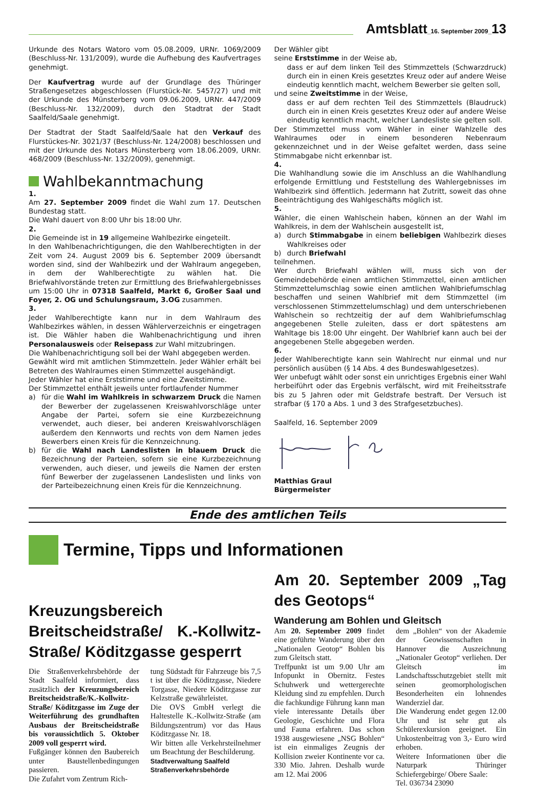Amtsblatt_16. September 2009_13
Urkunde des Notars Watoro vom 05.08.2009, URNr. 1069/2009 (Beschluss-Nr. 131/2009), wurde die Aufhebung des Kaufvertrages genehmigt.
Der Kaufvertrag wurde auf der Grundlage des Thüringer Straßengesetzes abgeschlossen (Flurstück-Nr. 5457/27) und mit der Urkunde des Münsterberg vom 09.06.2009, URNr. 447/2009 (Beschluss-Nr. 132/2009), durch den Stadtrat der Stadt Saalfeld/Saale genehmigt.
Der Stadtrat der Stadt Saalfeld/Saale hat den Verkauf des Flurstückes-Nr. 3021/37 (Beschluss-Nr. 124/2008) beschlossen und mit der Urkunde des Notars Münsterberg vom 18.06.2009, URNr. 468/2009 (Beschluss-Nr. 132/2009), genehmigt.
Wahlbekanntmachung
1.
Am 27. September 2009 findet die Wahl zum 17. Deutschen Bundestag statt.
Die Wahl dauert von 8:00 Uhr bis 18:00 Uhr.
2.
Die Gemeinde ist in 19 allgemeine Wahlbezirke eingeteilt.
In den Wahlbenachrichtigungen, die den Wahlberechtigten in der Zeit vom 24. August 2009 bis 6. September 2009 übersandt worden sind, sind der Wahlbezirk und der Wahlraum angegeben, in dem der Wahlberechtigte zu wählen hat. Die Briefwahlvorstände treten zur Ermittlung des Briefwahlergebnisses um 15:00 Uhr in 07318 Saalfeld, Markt 6, Großer Saal und Foyer, 2. OG und Schulungsraum, 3.OG zusammen.
3.
Jeder Wahlberechtigte kann nur in dem Wahlraum des Wahlbezirkes wählen, in dessen Wählerverzeichnis er eingetragen ist. Die Wähler haben die Wahlbenachrichtigung und ihren Personalausweis oder Reisepass zur Wahl mitzubringen.
Die Wahlbenachrichtigung soll bei der Wahl abgegeben werden.
Gewählt wird mit amtlichen Stimmzetteln. Jeder Wähler erhält bei Betreten des Wahlraumes einen Stimmzettel ausgehändigt.
Jeder Wähler hat eine Erststimme und eine Zweitstimme.
Der Stimmzettel enthält jeweils unter fortlaufender Nummer
a) für die Wahl im Wahlkreis in schwarzem Druck die Namen der Bewerber der zugelassenen Kreiswahlvorschläge unter Angabe der Partei, sofern sie eine Kurzbezeichnung verwendet, auch dieser, bei anderen Kreiswahlvorschlägen außerdem den Kennworts und rechts von dem Namen jedes Bewerbers einen Kreis für die Kennzeichnung.
b) für die Wahl nach Landeslisten in blauem Druck die Bezeichnung der Parteien, sofern sie eine Kurzbezeichnung verwenden, auch dieser, und jeweils die Namen der ersten fünf Bewerber der zugelassenen Landeslisten und links von der Parteibezeichnung einen Kreis für die Kennzeichnung.
Der Wähler gibt
seine Erststimme in der Weise ab,
dass er auf dem linken Teil des Stimmzettels (Schwarzdruck) durch ein in einen Kreis gesetztes Kreuz oder auf andere Weise eindeutig kenntlich macht, welchem Bewerber sie gelten soll,
und seine Zweitstimme in der Weise,
dass er auf dem rechten Teil des Stimmzettels (Blaudruck) durch ein in einen Kreis gesetztes Kreuz oder auf andere Weise eindeutig kenntlich macht, welcher Landesliste sie gelten soll.
Der Stimmzettel muss vom Wähler in einer Wahlzelle des Wahlraumes oder in einem besonderen Nebenraum gekennzeichnet und in der Weise gefaltet werden, dass seine Stimmabgabe nicht erkennbar ist.
4.
Die Wahlhandlung sowie die im Anschluss an die Wahlhandlung erfolgende Ermittlung und Feststellung des Wahlergebnisses im Wahlbezirk sind öffentlich. Jedermann hat Zutritt, soweit das ohne Beeinträchtigung des Wahlgeschäfts möglich ist.
5.
Wähler, die einen Wahlschein haben, können an der Wahl im Wahlkreis, in dem der Wahlschein ausgestellt ist,
a) durch Stimmabgabe in einem beliebigen Wahlbezirk dieses Wahlkreises oder
b) durch Briefwahl
teilnehmen.
Wer durch Briefwahl wählen will, muss sich von der Gemeindebehörde einen amtlichen Stimmzettel, einen amtlichen Stimmzettelumschlag sowie einen amtlichen Wahlbriefumschlag beschaffen und seinen Wahlbrief mit dem Stimmzettel (im verschlossenen Stimmzettelumschlag) und dem unterschriebenen Wahlschein so rechtzeitig der auf dem Wahlbriefumschlag angegebenen Stelle zuleiten, dass er dort spätestens am Wahltage bis 18:00 Uhr eingeht. Der Wahlbrief kann auch bei der angegebenen Stelle abgegeben werden.
6.
Jeder Wahlberechtigte kann sein Wahlrecht nur einmal und nur persönlich ausüben (§ 14 Abs. 4 des Bundeswahlgesetzes).
Wer unbefugt wählt oder sonst ein unrichtiges Ergebnis einer Wahl herbeiführt oder das Ergebnis verfälscht, wird mit Freiheitsstrafe bis zu 5 Jahren oder mit Geldstrafe bestraft. Der Versuch ist strafbar (§ 170 a Abs. 1 und 3 des Strafgesetzbuches).
Saalfeld, 16. September 2009
Matthias Graul
Bürgermeister
Ende des amtlichen Teils
Termine, Tipps und Informationen
Kreuzungsbereich Breitscheidstraße/ K.-Kollwitz-Straße/ Köditzgasse gesperrt
Die Straßenverkehrsbehörde der Stadt Saalfeld informiert, dass zusätzlich der Kreuzungsbereich Breitscheidstraße/K.-Kollwitz-Straße/ Köditzgasse im Zuge der Weiterführung des grundhaften Ausbaus der Breitscheidstraße bis voraussichtlich 5. Oktober 2009 voll gesperrt wird.
Fußgänger können den Baubereich unter Baustellenbedingungen passieren.
Die Zufahrt vom Zentrum Rich-
tung Südstadt für Fahrzeuge bis 7,5 t ist über die Köditzgasse, Niedere Torgasse, Niedere Köditzgasse zur Kelzstraße gewährleistet.
Die OVS GmbH verlegt die Haltestelle K.-Kollwitz-Straße (am Bildungszentrum) vor das Haus Köditzgasse Nr. 18.
Wir bitten alle Verkehrsteilnehmer um Beachtung der Beschilderung.
Stadtverwaltung Saalfeld
Straßenverkehrsbehörde
Am 20. September 2009 „Tag des Geotops“
Wanderung am Bohlen und Gleitsch
Am 20. September 2009 findet eine geführte Wanderung über den „Nationalen Geotop“ Bohlen bis zum Gleitsch statt.
Treffpunkt ist um 9.00 Uhr am Infopunkt in Obernitz. Festes Schuhwerk und wettergerechte Kleidung sind zu empfehlen. Durch die fachkundige Führung kann man viele interessante Details über Geologie, Geschichte und Flora und Fauna erfahren. Das schon 1938 ausgewiesene „NSG Bohlen“ ist ein einmaliges Zeugnis der Kollision zweier Kontinente vor ca. 330 Mio. Jahren. Deshalb wurde am 12. Mai 2006
dem „Bohlen“ von der Akademie der Geowissenschaften in Hannover die Auszeichnung „Nationaler Geotop“ verliehen. Der Gleitsch im Landschaftsschutzgebiet stellt mit seinen geomorphologischen Besonderheiten ein lohnendes Wanderziel dar.
Die Wanderung endet gegen 12.00 Uhr und ist sehr gut als Schülerexkursion geeignet. Ein Unkostenbeitrag von 3,- Euro wird erhoben.
Weitere Informationen über die Naturpark Thüringer Schiefergebirge/ Obere Saale:
Tel. 036734 23090